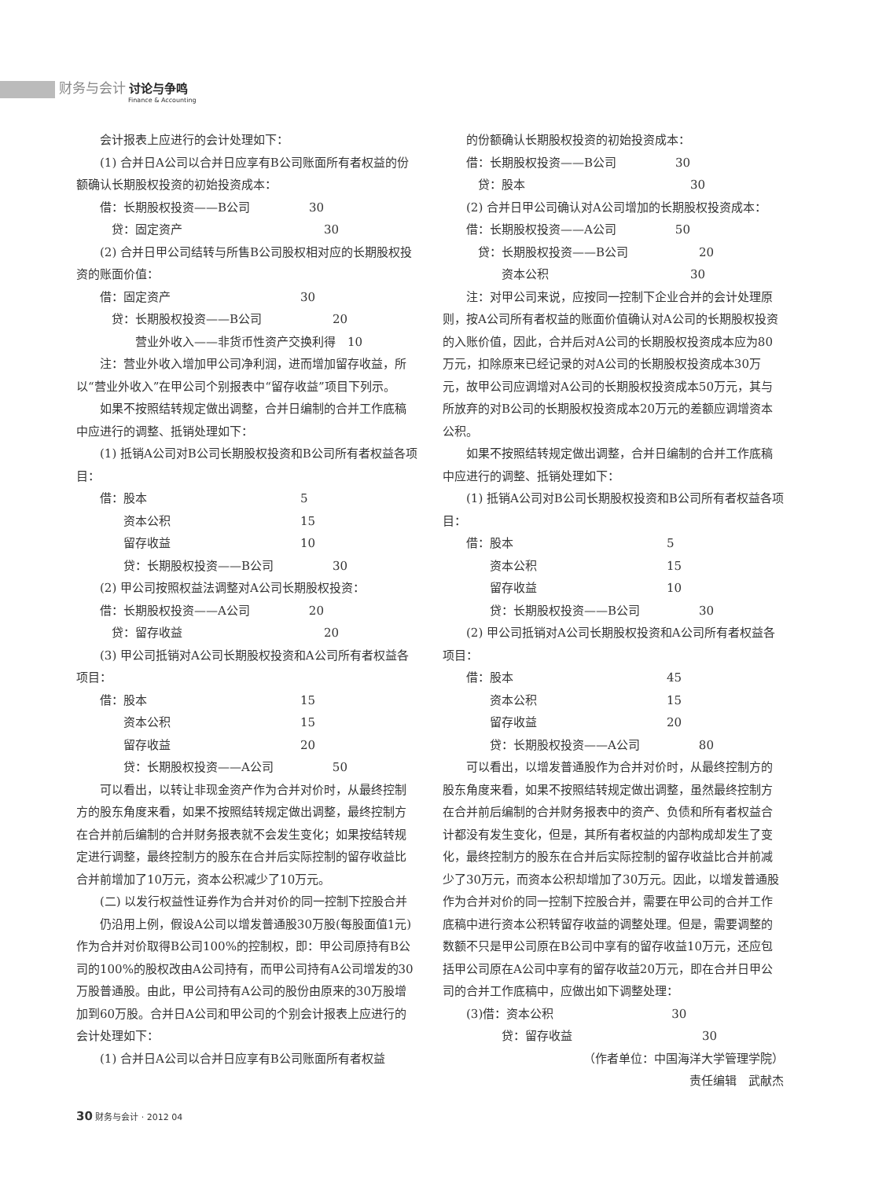财务与会计 讨论与争鸣
Finance & Accounting
会计报表上应进行的会计处理如下：
(1) 合并日A公司以合并日应享有B公司账面所有者权益的份额确认长期股权投资的初始投资成本：
借：长期股权投资——B公司　　　　　30
　贷：固定资产　　　　　　　　　　　　30
(2) 合并日甲公司结转与所售B公司股权相对应的长期股权投资的账面价值：
借：固定资产　　　　　　　　　　　30
　贷：长期股权投资——B公司　　　　　　20
　　　营业外收入——非货币性资产交换利得　10
注：营业外收入增加甲公司净利润，进而增加留存收益，所以“营业外收入”在甲公司个别报表中“留存收益”项目下列示。
如果不按照结转规定做出调整，合并日编制的合并工作底稿中应进行的调整、抵销处理如下：
(1) 抵销A公司对B公司长期股权投资和B公司所有者权益各项目：
借：股本　　　　　　　　　　　　　5
　　资本公积　　　　　　　　　　　15
　　留存收益　　　　　　　　　　　10
　　贷：长期股权投资——B公司　　　　　30
(2) 甲公司按照权益法调整对A公司长期股权投资：
借：长期股权投资——A公司　　　　　20
　贷：留存收益　　　　　　　　　　　　20
(3) 甲公司抵销对A公司长期股权投资和A公司所有者权益各项目：
借：股本　　　　　　　　　　　　　15
　　资本公积　　　　　　　　　　　15
　　留存收益　　　　　　　　　　　20
　　贷：长期股权投资——A公司　　　　　50
可以看出，以转让非现金资产作为合并对价时，从最终控制方的股东角度来看，如果不按照结转规定做出调整，最终控制方在合并前后编制的合并财务报表就不会发生变化；如果按结转规定进行调整，最终控制方的股东在合并后实际控制的留存收益比合并前增加了10万元，资本公积减少了10万元。
(二) 以发行权益性证券作为合并对价的同一控制下控股合并
仍沿用上例，假设A公司以增发普通股30万股(每股面值1元) 作为合并对价取得B公司100%的控制权，即：甲公司原持有B公司的100%的股权改由A公司持有，而甲公司持有A公司增发的30万股普通股。由此，甲公司持有A公司的股份由原来的30万股增加到60万股。合并日A公司和甲公司的个别会计报表上应进行的会计处理如下：
(1) 合并日A公司以合并日应享有B公司账面所有者权益
的份额确认长期股权投资的初始投资成本：
借：长期股权投资——B公司　　　　　30
　贷：股本　　　　　　　　　　　　　　30
(2) 合并日甲公司确认对A公司增加的长期股权投资成本：
借：长期股权投资——A公司　　　　　50
　贷：长期股权投资——B公司　　　　　　20
　　　资本公积　　　　　　　　　　　　30
注：对甲公司来说，应按同一控制下企业合并的会计处理原则，按A公司所有者权益的账面价值确认对A公司的长期股权投资的入账价值，因此，合并后对A公司的长期股权投资成本应为80万元，扣除原来已经记录的对A公司的长期股权投资成本30万元，故甲公司应调增对A公司的长期股权投资成本50万元，其与所放弃的对B公司的长期股权投资成本20万元的差额应调增资本公积。
如果不按照结转规定做出调整，合并日编制的合并工作底稿中应进行的调整、抵销处理如下：
(1) 抵销A公司对B公司长期股权投资和B公司所有者权益各项目：
借：股本　　　　　　　　　　　　　5
　　资本公积　　　　　　　　　　　15
　　留存收益　　　　　　　　　　　10
　　贷：长期股权投资——B公司　　　　　30
(2) 甲公司抵销对A公司长期股权投资和A公司所有者权益各项目：
借：股本　　　　　　　　　　　　　45
　　资本公积　　　　　　　　　　　15
　　留存收益　　　　　　　　　　　20
　　贷：长期股权投资——A公司　　　　　80
可以看出，以增发普通股作为合并对价时，从最终控制方的股东角度来看，如果不按照结转规定做出调整，虽然最终控制方在合并前后编制的合并财务报表中的资产、负债和所有者权益合计都没有发生变化，但是，其所有者权益的内部构成却发生了变化，最终控制方的股东在合并后实际控制的留存收益比合并前减少了30万元，而资本公积却增加了30万元。因此，以增发普通股作为合并对价的同一控制下控股合并，需要在甲公司的合并工作底稿中进行资本公积转留存收益的调整处理。但是，需要调整的数额不只是甲公司原在B公司中享有的留存收益10万元，还应包括甲公司原在A公司中享有的留存收益20万元，即在合并日甲公司的合并工作底稿中，应做出如下调整处理：
(3)借：资本公积　　　　　　　　　　30
　　　贷：留存收益　　　　　　　　　　　30
（作者单位：中国海洋大学管理学院）
责任编辑　武献杰
30 财务与会计 · 2012 04